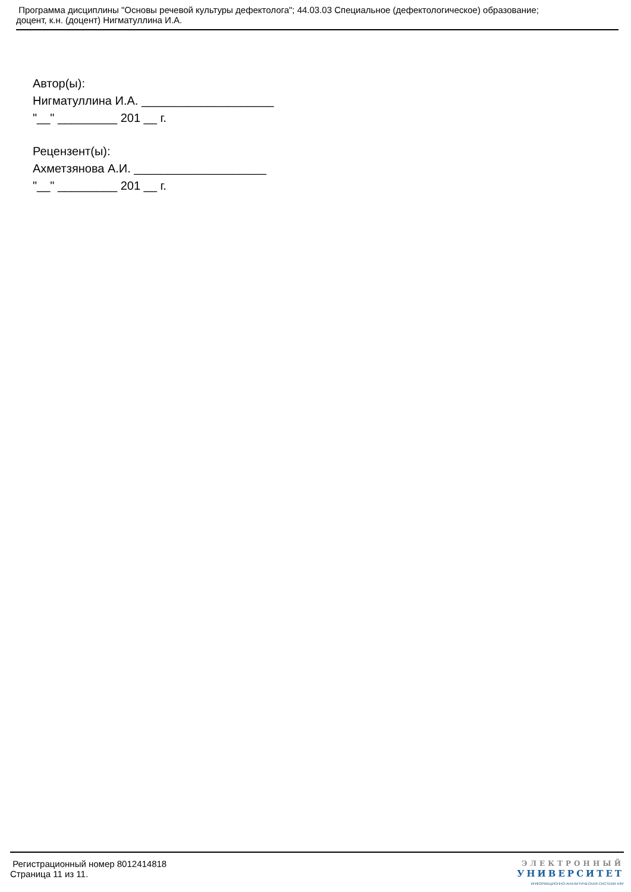Программа дисциплины "Основы речевой культуры дефектолога"; 44.03.03 Специальное (дефектологическое) образование;
доцент, к.н. (доцент) Нигматуллина И.А.
Автор(ы):
Нигматуллина И.А. ____________________
"__" _________ 201 __ г.
Рецензент(ы):
Ахметзянова А.И. ____________________
"__" _________ 201 __ г.
Регистрационный номер 8012414818
Страница 11 из 11.
ЭЛЕКТРОННЫЙ
УНИВЕРСИТЕТ
ИНФОРМАЦИОННО-АНАЛИТИЧЕСКАЯ СИСТЕМА КФУ